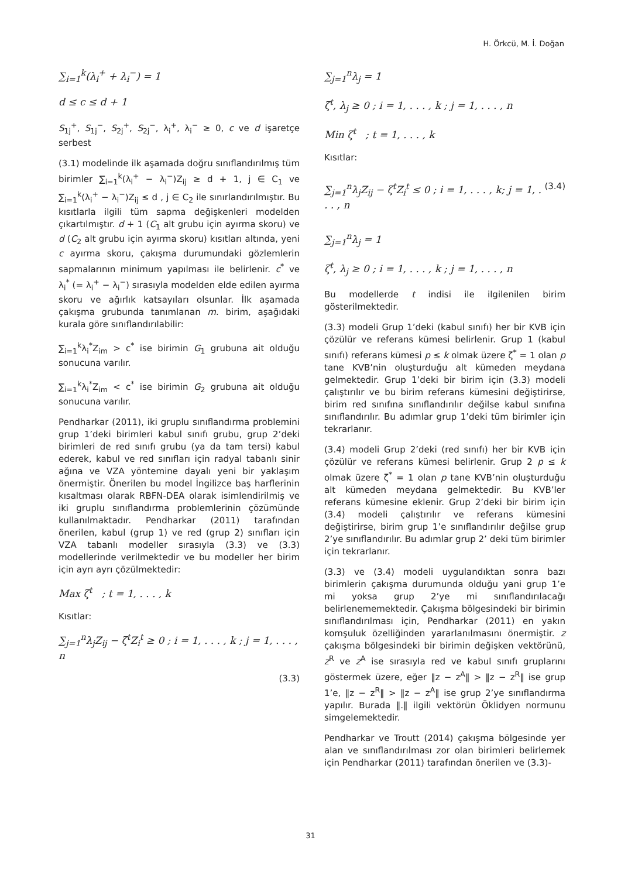H. Örkcü, M. İ. Doğan
∑<sub>i=1</sub><sup>k</sup>(λ<sub>i</sub><sup>+</sup> + λ<sub>i</sub><sup>−</sup>) = 1
d ≤ c ≤ d + 1
S<sub>1j</sub><sup>+</sup>, S<sub>1j</sub><sup>−</sup>, S<sub>2j</sub><sup>+</sup>, S<sub>2j</sub><sup>−</sup>, λ<sub>i</sub><sup>+</sup>, λ<sub>i</sub><sup>−</sup> ≥ 0, c ve d işaretçe serbest
(3.1) modelinde ilk aşamada doğru sınıflandırılmış tüm birimler ∑<sub>i=1</sub><sup>k</sup>(λ<sub>i</sub><sup>+</sup> − λ<sub>i</sub><sup>−</sup>)Z<sub>ij</sub> ≥ d + 1, j ∈ C<sub>1</sub> ve ∑<sub>i=1</sub><sup>k</sup>(λ<sub>i</sub><sup>+</sup> − λ<sub>i</sub><sup>−</sup>)Z<sub>ij</sub> ≤ d , j ∈ C<sub>2</sub> ile sınırlandırılmıştır. Bu kısıtlarla ilgili tüm sapma değişkenleri modelden çıkartılmıştır. d + 1 (C<sub>1</sub> alt grubu için ayırma skoru) ve d (C<sub>2</sub> alt grubu için ayırma skoru) kısıtları altında, yeni c ayırma skoru, çakışma durumundaki gözlemlerin sapmalarının minimum yapılması ile belirlenir. c<sup>*</sup> ve λ<sub>i</sub><sup>*</sup> (= λ<sub>i</sub><sup>+</sup> − λ<sub>i</sub><sup>−</sup>) sırasıyla modelden elde edilen ayırma skoru ve ağırlık katsayıları olsunlar. İlk aşamada çakışma grubunda tanımlanan m. birim, aşağıdaki kurala göre sınıflandırılabilir:
∑<sub>i=1</sub><sup>k</sup>λ<sub>i</sub><sup>*</sup>Z<sub>im</sub> > c<sup>*</sup> ise birimin G<sub>1</sub> grubuna ait olduğu sonucuna varılır.
∑<sub>i=1</sub><sup>k</sup>λ<sub>i</sub><sup>*</sup>Z<sub>im</sub> < c<sup>*</sup> ise birimin G<sub>2</sub> grubuna ait olduğu sonucuna varılır.
Pendharkar (2011), iki gruplu sınıflandırma problemini grup 1’deki birimleri kabul sınıfı grubu, grup 2’deki birimleri de red sınıfı grubu (ya da tam tersi) kabul ederek, kabul ve red sınıfları için radyal tabanlı sinir ağına ve VZA yöntemine dayalı yeni bir yaklaşım önermiştir. Önerilen bu model İngilizce baş harflerinin kısaltması olarak RBFN-DEA olarak isimlendirilmiş ve iki gruplu sınıflandırma problemlerinin çözümünde kullanılmaktadır. Pendharkar (2011) tarafından önerilen, kabul (grup 1) ve red (grup 2) sınıfları için VZA tabanlı modeller sırasıyla (3.3) ve (3.3) modellerinde verilmektedir ve bu modeller her birim için ayrı ayrı çözülmektedir:
Max ζ<sup>t</sup> ; t = 1, . . . , k
Kısıtlar:
∑<sub>j=1</sub><sup>n</sup>λ<sub>j</sub>Z<sub>ij</sub> − ζ<sup>t</sup>Z<sub>i</sub><sup>t</sup> ≥ 0 ; i = 1, . . . , k ; j = 1, . . . , n
(3.3)
∑<sub>j=1</sub><sup>n</sup>λ<sub>j</sub> = 1
ζ<sup>t</sup>, λ<sub>j</sub> ≥ 0 ; i = 1, . . . , k ; j = 1, . . . , n
Min ζ<sup>t</sup> ; t = 1, . . . , k
Kısıtlar:
∑<sub>j=1</sub><sup>n</sup>λ<sub>j</sub>Z<sub>ij</sub> − ζ<sup>t</sup>Z<sub>i</sub><sup>t</sup> ≤ 0 ; i = 1, . . . , k; j = 1, . . . , n (3.4)
∑<sub>j=1</sub><sup>n</sup>λ<sub>j</sub> = 1
ζ<sup>t</sup>, λ<sub>j</sub> ≥ 0 ; i = 1, . . . , k ; j = 1, . . . , n
Bu modellerde t indisi ile ilgilenilen birim gösterilmektedir.
(3.3) modeli Grup 1’deki (kabul sınıfı) her bir KVB için çözülür ve referans kümesi belirlenir. Grup 1 (kabul sınıfı) referans kümesi p ≤ k olmak üzere ζ<sup>*</sup> = 1 olan p tane KVB’nin oluşturduğu alt kümeden meydana gelmektedir. Grup 1’deki bir birim için (3.3) modeli çalıştırılır ve bu birim referans kümesini değiştirirse, birim red sınıfına sınıflandırılır değilse kabul sınıfına sınıflandırılır. Bu adımlar grup 1’deki tüm birimler için tekrarlanır.
(3.4) modeli Grup 2’deki (red sınıfı) her bir KVB için çözülür ve referans kümesi belirlenir. Grup 2 p ≤ k olmak üzere ζ<sup>*</sup> = 1 olan p tane KVB’nin oluşturduğu alt kümeden meydana gelmektedir. Bu KVB’ler referans kümesine eklenir. Grup 2’deki bir birim için (3.4) modeli çalıştırılır ve referans kümesini değiştirirse, birim grup 1’e sınıflandırılır değilse grup 2’ye sınıflandırılır. Bu adımlar grup 2’ deki tüm birimler için tekrarlanır.
(3.3) ve (3.4) modeli uygulandıktan sonra bazı birimlerin çakışma durumunda olduğu yani grup 1’e mi yoksa grup 2’ye mi sınıflandırılacağı belirlenememektedir. Çakışma bölgesindeki bir birimin sınıflandırılması için, Pendharkar (2011) en yakın komşuluk özelliğinden yararlanılmasını önermiştir. z çakışma bölgesindeki bir birimin değişken vektörünü, z<sup>R</sup> ve z<sup>A</sup> ise sırasıyla red ve kabul sınıfı gruplarını göstermek üzere, eğer ‖z − z<sup>A</sup>‖ > ‖z − z<sup>R</sup>‖ ise grup 1’e, ‖z − z<sup>R</sup>‖ > ‖z − z<sup>A</sup>‖ ise grup 2’ye sınıflandırma yapılır. Burada ‖.‖ ilgili vektörün Öklidyen normunu simgelemektedir.
Pendharkar ve Troutt (2014) çakışma bölgesinde yer alan ve sınıflandırılması zor olan birimleri belirlemek için Pendharkar (2011) tarafından önerilen ve (3.3)-
31